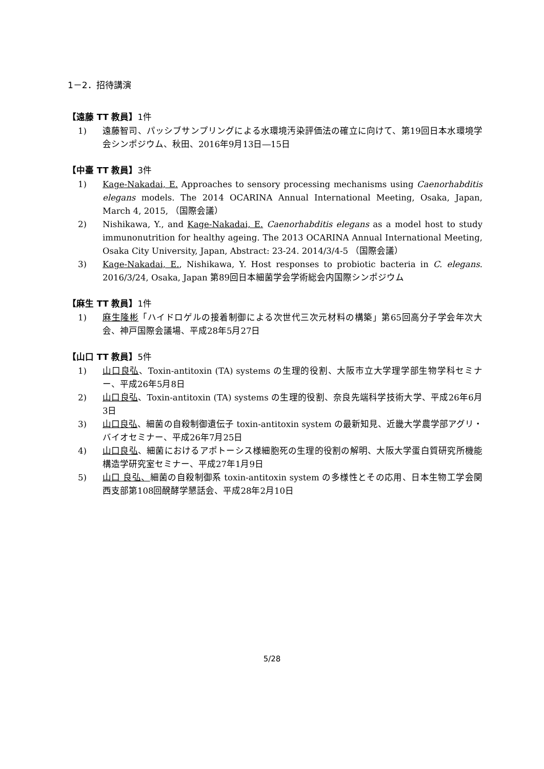1－2．招待講演
【遠藤 TT 教員】1件
1) 遠藤智司、パッシブサンプリングによる水環境汚染評価法の確立に向けて、第19回日本水環境学会シンポジウム、秋田、2016年9月13日―15日
【中臺 TT 教員】3件
1) Kage-Nakadai, E. Approaches to sensory processing mechanisms using Caenorhabditis elegans models. The 2014 OCARINA Annual International Meeting, Osaka, Japan, March 4, 2015, （国際会議）
2) Nishikawa, Y., and Kage-Nakadai, E. Caenorhabditis elegans as a model host to study immunonutrition for healthy ageing. The 2013 OCARINA Annual International Meeting, Osaka City University, Japan, Abstract: 23-24. 2014/3/4-5 （国際会議）
3) Kage-Nakadai, E., Nishikawa, Y. Host responses to probiotic bacteria in C. elegans. 2016/3/24, Osaka, Japan 第89回日本細菌学会学術総会内国際シンポジウム
【麻生 TT 教員】1件
1) 麻生隆彬「ハイドロゲルの接着制御による次世代三次元材料の構築」第65回高分子学会年次大会、神戸国際会議場、平成28年5月27日
【山口 TT 教員】5件
1) 山口良弘、Toxin-antitoxin (TA) systems の生理的役割、大阪市立大学理学部生物学科セミナー、平成26年5月8日
2) 山口良弘、Toxin-antitoxin (TA) systems の生理的役割、奈良先端科学技術大学、平成26年6月3日
3) 山口良弘、細菌の自殺制御遺伝子 toxin-antitoxin system の最新知見、近畿大学農学部アグリ・バイオセミナー、平成26年7月25日
4) 山口良弘、細菌におけるアポトーシス様細胞死の生理的役割の解明、大阪大学蛋白質研究所機能構造学研究室セミナー、平成27年1月9日
5) 山口 良弘、細菌の自殺制御系 toxin-antitoxin system の多様性とその応用、日本生物工学会関西支部第108回醗酵学懇話会、平成28年2月10日
5/28